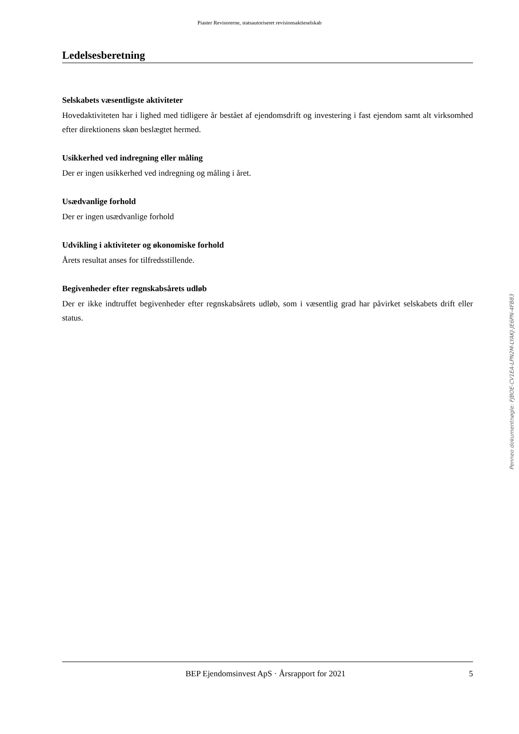Piaster Revisorerne, statsautoriseret revisionsaktieselskab
Ledelsesberetning
Selskabets væsentligste aktiviteter
Hovedaktiviteten har i lighed med tidligere år bestået af ejendomsdrift og investering i fast ejendom samt alt virksomhed efter direktionens skøn beslægtet hermed.
Usikkerhed ved indregning eller måling
Der er ingen usikkerhed ved indregning og måling i året.
Usædvanlige forhold
Der er ingen usædvanlige forhold
Udvikling i aktiviteter og økonomiske forhold
Årets resultat anses for tilfredsstillende.
Begivenheder efter regnskabsårets udløb
Der er ikke indtruffet begivenheder efter regnskabsårets udløb, som i væsentlig grad har påvirket selskabets drift eller status.
Penneo dokumentnøgle: FJBOE-CV1EA-LPN2M-LYAKJ-JE6PN-4FB83
BEP Ejendomsinvest ApS · Årsrapport for 2021 5